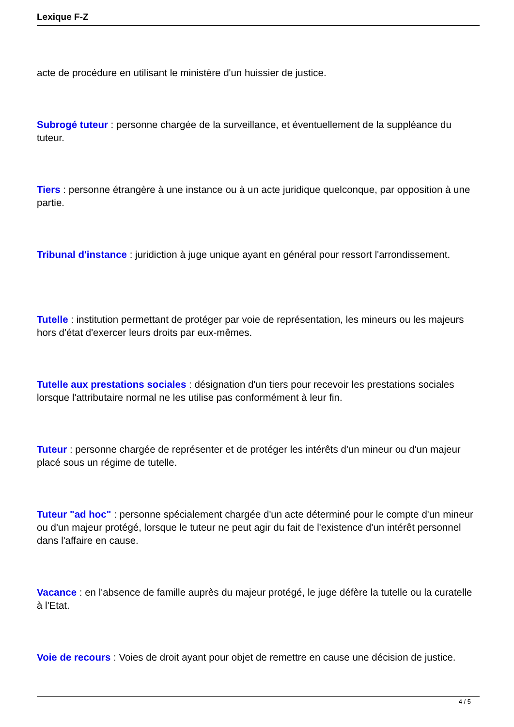Lexique F-Z
acte de procédure en utilisant le ministère d'un huissier de justice.
Subrogé tuteur : personne chargée de la surveillance, et éventuellement de la suppléance du tuteur.
Tiers : personne étrangère à une instance ou à un acte juridique quelconque, par opposition à une partie.
Tribunal d'instance : juridiction à juge unique ayant en général pour ressort l'arrondissement.
Tutelle : institution permettant de protéger par voie de représentation, les mineurs ou les majeurs hors d'état d'exercer leurs droits par eux-mêmes.
Tutelle aux prestations sociales : désignation d'un tiers pour recevoir les prestations sociales lorsque l'attributaire normal ne les utilise pas conformément à leur fin.
Tuteur : personne chargée de représenter et de protéger les intérêts d'un mineur ou d'un majeur placé sous un régime de tutelle.
Tuteur "ad hoc" : personne spécialement chargée d'un acte déterminé pour le compte d'un mineur ou d'un majeur protégé, lorsque le tuteur ne peut agir du fait de l'existence d'un intérêt personnel dans l'affaire en cause.
Vacance : en l'absence de famille auprès du majeur protégé, le juge défère la tutelle ou la curatelle à l'Etat.
Voie de recours : Voies de droit ayant pour objet de remettre en cause une décision de justice.
4 / 5